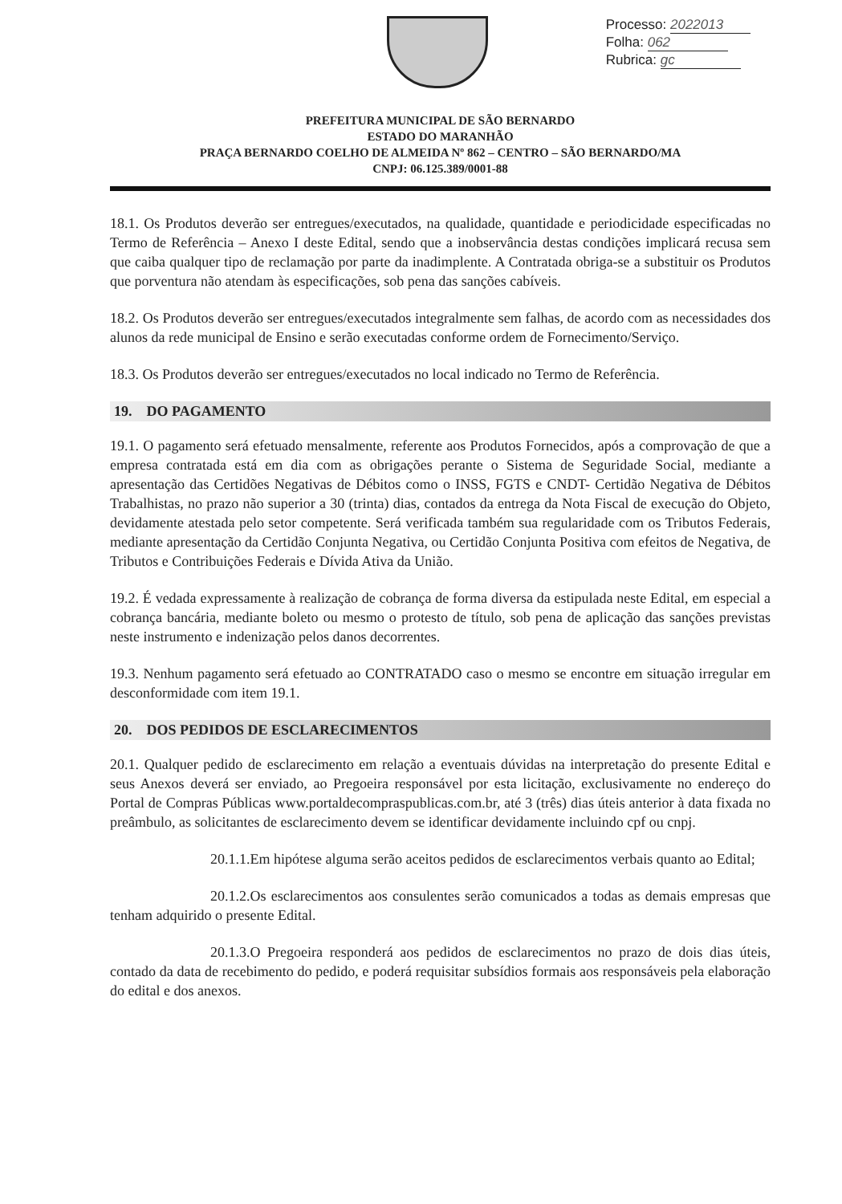Processo: 2022013
Folha: 062
Rubrica: gc
PREFEITURA MUNICIPAL DE SÃO BERNARDO
ESTADO DO MARANHÃO
PRAÇA BERNARDO COELHO DE ALMEIDA Nº 862 – CENTRO – SÃO BERNARDO/MA
CNPJ: 06.125.389/0001-88
18.1. Os Produtos deverão ser entregues/executados, na qualidade, quantidade e periodicidade especificadas no Termo de Referência – Anexo I deste Edital, sendo que a inobservância destas condições implicará recusa sem que caiba qualquer tipo de reclamação por parte da inadimplente. A Contratada obriga-se a substituir os Produtos que porventura não atendam às especificações, sob pena das sanções cabíveis.
18.2. Os Produtos deverão ser entregues/executados integralmente sem falhas, de acordo com as necessidades dos alunos da rede municipal de Ensino e serão executadas conforme ordem de Fornecimento/Serviço.
18.3. Os Produtos deverão ser entregues/executados no local indicado no Termo de Referência.
19. DO PAGAMENTO
19.1. O pagamento será efetuado mensalmente, referente aos Produtos Fornecidos, após a comprovação de que a empresa contratada está em dia com as obrigações perante o Sistema de Seguridade Social, mediante a apresentação das Certidões Negativas de Débitos como o INSS, FGTS e CNDT- Certidão Negativa de Débitos Trabalhistas, no prazo não superior a 30 (trinta) dias, contados da entrega da Nota Fiscal de execução do Objeto, devidamente atestada pelo setor competente. Será verificada também sua regularidade com os Tributos Federais, mediante apresentação da Certidão Conjunta Negativa, ou Certidão Conjunta Positiva com efeitos de Negativa, de Tributos e Contribuições Federais e Dívida Ativa da União.
19.2. É vedada expressamente à realização de cobrança de forma diversa da estipulada neste Edital, em especial a cobrança bancária, mediante boleto ou mesmo o protesto de título, sob pena de aplicação das sanções previstas neste instrumento e indenização pelos danos decorrentes.
19.3. Nenhum pagamento será efetuado ao CONTRATADO caso o mesmo se encontre em situação irregular em desconformidade com item 19.1.
20. DOS PEDIDOS DE ESCLARECIMENTOS
20.1. Qualquer pedido de esclarecimento em relação a eventuais dúvidas na interpretação do presente Edital e seus Anexos deverá ser enviado, ao Pregoeira responsável por esta licitação, exclusivamente no endereço do Portal de Compras Públicas www.portaldecompraspublicas.com.br, até 3 (três) dias úteis anterior à data fixada no preâmbulo, as solicitantes de esclarecimento devem se identificar devidamente incluindo cpf ou cnpj.
20.1.1.Em hipótese alguma serão aceitos pedidos de esclarecimentos verbais quanto ao Edital;
20.1.2.Os esclarecimentos aos consulentes serão comunicados a todas as demais empresas que tenham adquirido o presente Edital.
20.1.3.O Pregoeira responderá aos pedidos de esclarecimentos no prazo de dois dias úteis, contado da data de recebimento do pedido, e poderá requisitar subsídios formais aos responsáveis pela elaboração do edital e dos anexos.